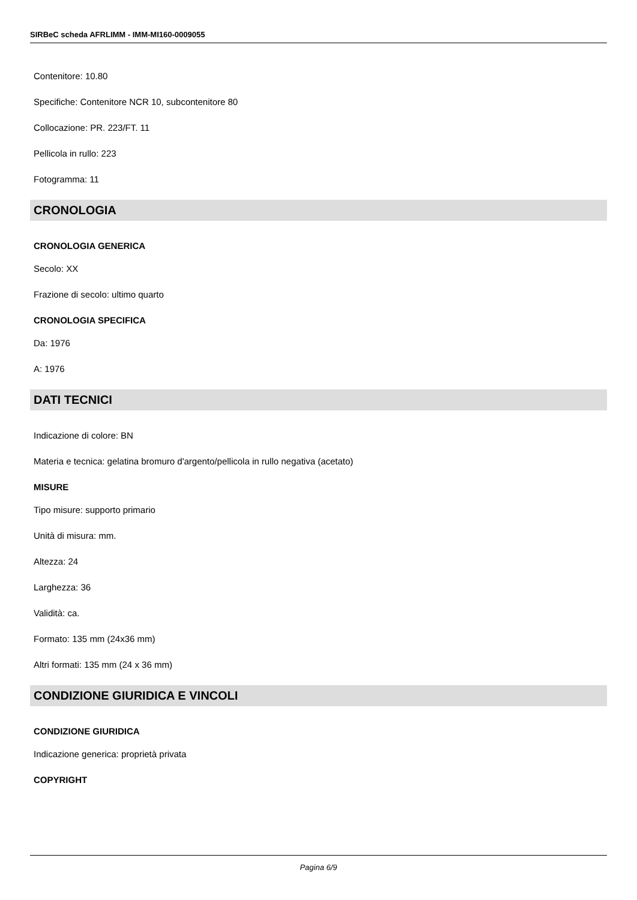SIRBeC scheda AFRLIMM - IMM-MI160-0009055
Contenitore: 10.80
Specifiche: Contenitore NCR 10, subcontenitore 80
Collocazione: PR. 223/FT. 11
Pellicola in rullo: 223
Fotogramma: 11
CRONOLOGIA
CRONOLOGIA GENERICA
Secolo: XX
Frazione di secolo: ultimo quarto
CRONOLOGIA SPECIFICA
Da: 1976
A: 1976
DATI TECNICI
Indicazione di colore: BN
Materia e tecnica: gelatina bromuro d'argento/pellicola in rullo negativa (acetato)
MISURE
Tipo misure: supporto primario
Unità di misura: mm.
Altezza: 24
Larghezza: 36
Validità: ca.
Formato: 135 mm (24x36 mm)
Altri formati: 135 mm (24 x 36 mm)
CONDIZIONE GIURIDICA E VINCOLI
CONDIZIONE GIURIDICA
Indicazione generica: proprietà privata
COPYRIGHT
Pagina 6/9